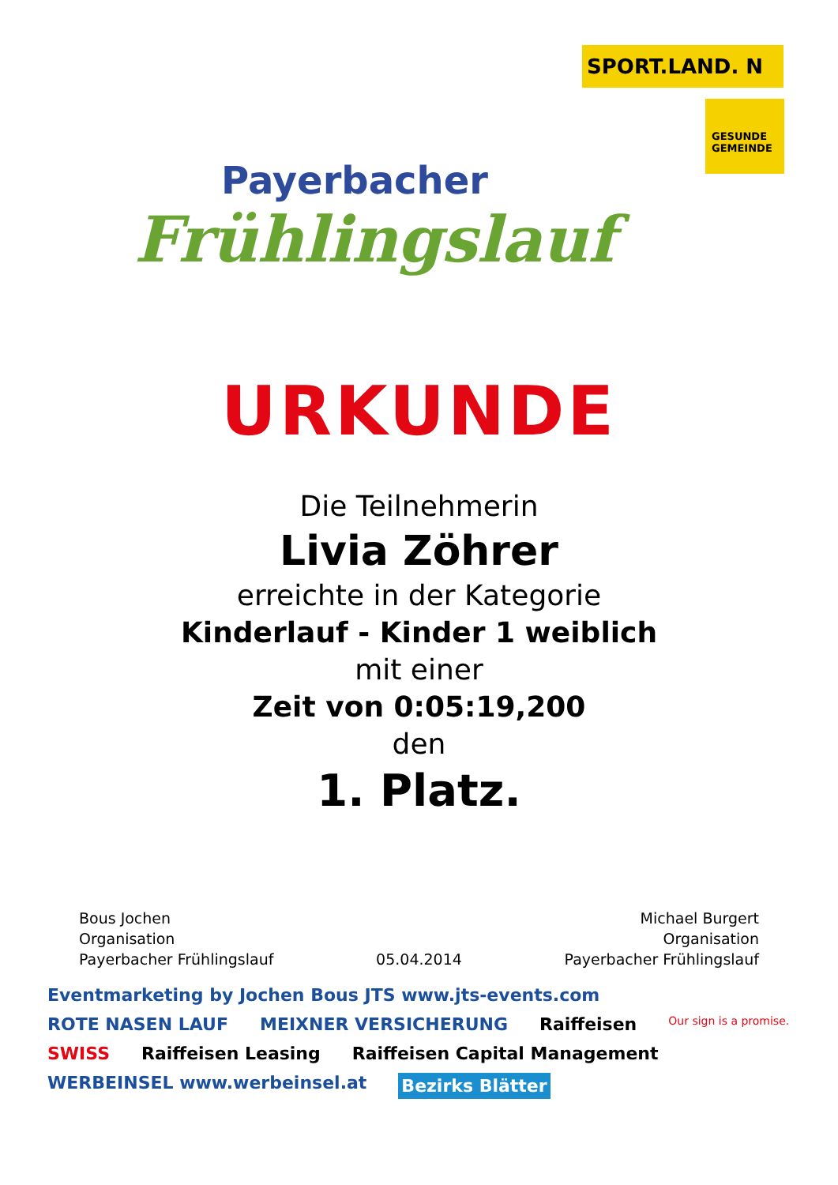Payerbacher
Frühlingslauf
SPORT.LAND. N
GESUNDE GEMEINDE
URKUNDE
Die Teilnehmerin
Livia Zöhrer
erreichte in der Kategorie
Kinderlauf - Kinder 1 weiblich
mit einer
Zeit von 0:05:19,200
den
1. Platz.
Bous Jochen
Organisation
Payerbacher Frühlingslauf
05.04.2014 Michael Burgert
Organisation
Payerbacher Frühlingslauf
Eventmarketing by Jochen Bous JTS www.jts-events.com ROTE NASEN LAUF MEIXNER VERSICHERUNG Raiffeisen Our sign is a promise. SWISS Raiffeisen Leasing Raiffeisen Capital Management WERBEINSEL www.werbeinsel.at Bezirks Blätter